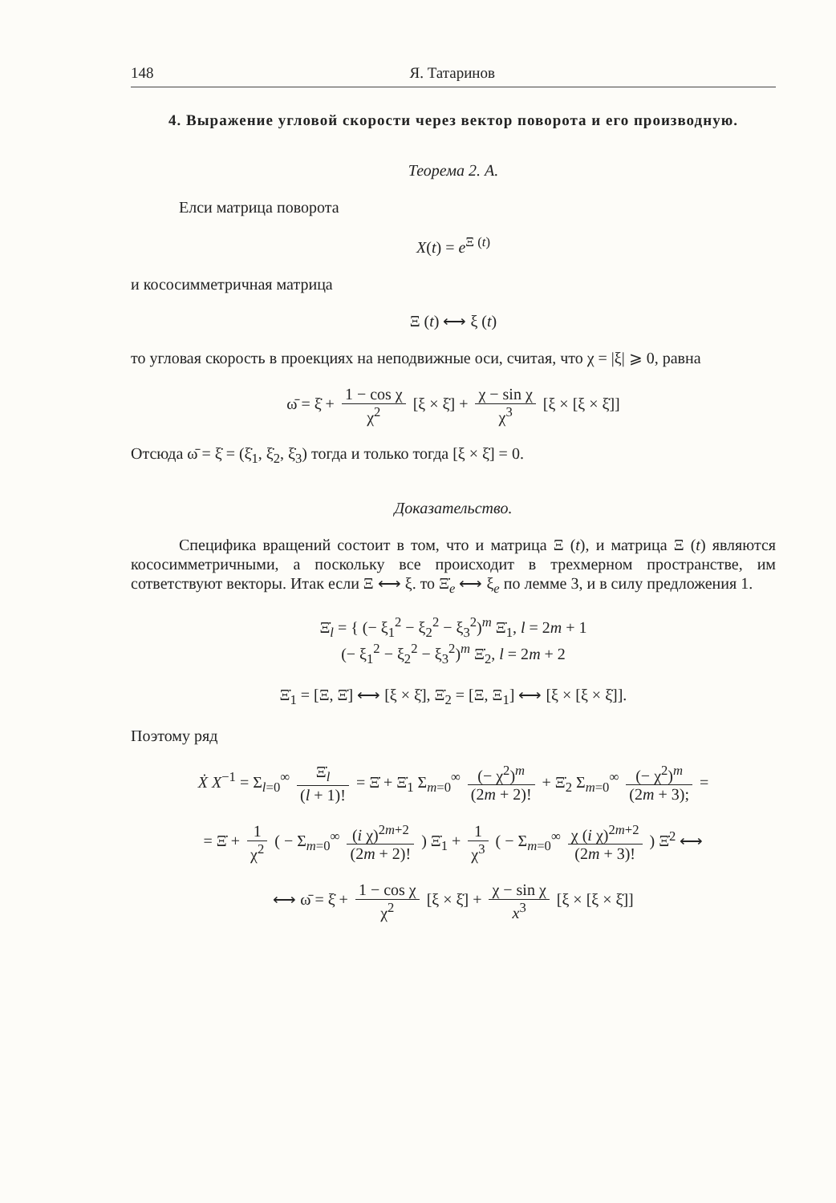148 Я. Татаринов
4. Выражение угловой скорости через вектор поворота и его производную.
Теорема 2. A.
Елси матрица поворота
X(t) = e<sup>Ξ (t)</sup>
и кососимметричная матрица
Ξ (t) ⟷ ξ (t)
то угловая скорость в проекциях на неподвижные оси, считая, что χ = |ξ| ⩾ 0, равна
ω̄ = ξ̇ + 1 − cos χ χ<sup>2</sup> [ξ × ξ̇] + χ − sin χ χ<sup>3</sup> [ξ × [ξ × ξ̇]]
Отсюда ω̄ = ξ̇ = (ξ̇<sub>1</sub>, ξ̇<sub>2</sub>, ξ̇<sub>3</sub>) тогда и только тогда [ξ × ξ̇] = 0.
Доказательство.
Специфика вращений состоит в том, что и матрица Ξ (t), и матрица Ξ (t) являются кососимметричными, а поскольку все происходит в трехмерном пространстве, им сответствуют векторы. Итак если Ξ ⟷ ξ. то Ξ̇<sub>e</sub> ⟷ ξ<sub>e</sub> по лемме 3, и в силу предложения 1.
Ξ̇<sub>l</sub> = { (− ξ<sub>1</sub><sup>2</sup> − ξ<sub>2</sub><sup>2</sup> − ξ<sub>3</sub><sup>2</sup>)<sup>m</sup> Ξ̇<sub>1</sub>, l = 2m + 1
(− ξ<sub>1</sub><sup>2</sup> − ξ<sub>2</sub><sup>2</sup> − ξ<sub>3</sub><sup>2</sup>)<sup>m</sup> Ξ̇<sub>2</sub>, l = 2m + 2
Ξ̇<sub>1</sub> = [Ξ, Ξ̇] ⟷ [ξ × ξ̇], Ξ̇<sub>2</sub> = [Ξ, Ξ<sub>1</sub>] ⟷ [ξ × [ξ × ξ̇]].
Поэтому ряд
Ẋ X<sup>−1</sup> = Σ<sub>l=0</sub><sup>∞</sup> Ξ̇<sub>l</sub> (l + 1)! = Ξ̇ + Ξ̇<sub>1</sub> Σ<sub>m=0</sub><sup>∞</sup> (− χ<sup>2</sup>)<sup>m</sup> (2m + 2)! + Ξ̇<sub>2</sub> Σ<sub>m=0</sub><sup>∞</sup> (− χ<sup>2</sup>)<sup>m</sup> (2m + 3); =
= Ξ̇ + 1 χ<sup>2</sup> ( − Σ<sub>m=0</sub><sup>∞</sup> (i χ)<sup>2m+2</sup> (2m + 2)! ) Ξ̇<sub>1</sub> + 1 χ<sup>3</sup> ( − Σ<sub>m=0</sub><sup>∞</sup> χ (i χ)<sup>2m+2</sup> (2m + 3)! ) Ξ̇<sup>2</sup> ⟷
⟷ ω̄ = ξ̇ + 1 − cos χ χ<sup>2</sup> [ξ × ξ̇] + χ − sin χ x<sup>3</sup> [ξ × [ξ × ξ̇]]